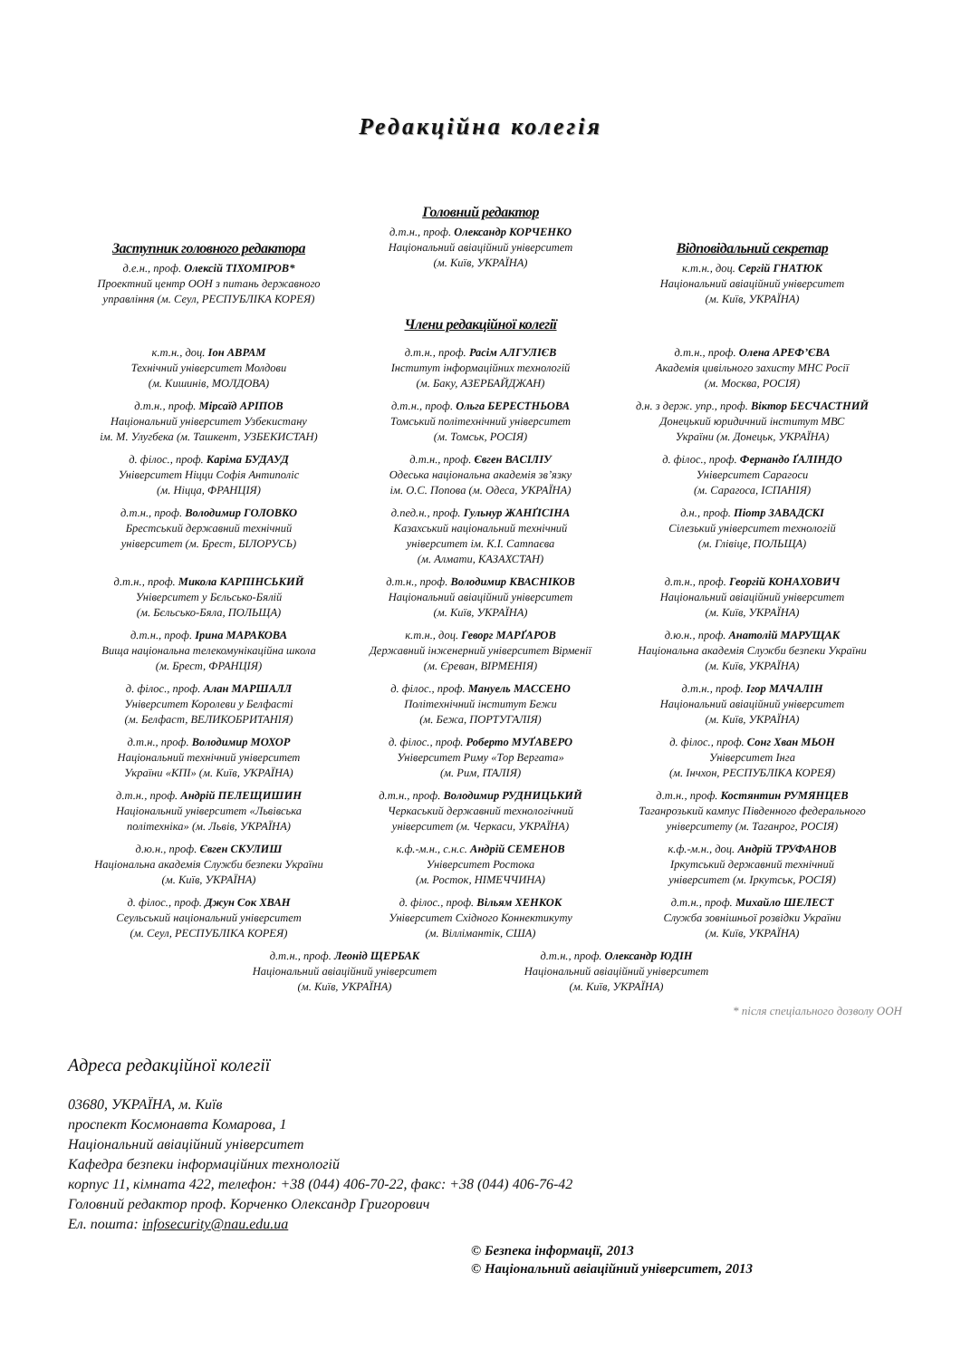Редакційна колегія
Заступник головного редактора
д.е.н., проф. Олексій ТІХОМІРОВ*
Проектний центр ООН з питань державного управління (м. Сеул, РЕСПУБЛІКА КОРЕЯ)
Головний редактор
д.т.н., проф. Олександр КОРЧЕНКО
Національний авіаційний університет
(м. Київ, УКРАЇНА)
Відповідальний секретар
к.т.н., доц. Сергій ГНАТЮК
Національний авіаційний університет
(м. Київ, УКРАЇНА)
Члени редакційної колегії
к.т.н., доц. Іон АВРАМ
Технічний університет Молдови
(м. Кишинів, МОЛДОВА)
д.т.н., проф. Расім АЛГУЛІЄВ
Інститут інформаційних технологій
(м. Баку, АЗЕРБАЙДЖАН)
д.т.н., проф. Олена АРЕФ’ЄВА
Академія цивільного захисту МНС Росії
(м. Москва, РОСІЯ)
д.т.н., проф. Мірсаїд АРІПОВ
Національний університет Узбекистану
ім. М. Улугбека (м. Ташкент, УЗБЕКИСТАН)
д.т.н., проф. Ольга БЕРЕСТНЬОВА
Томський політехнічний університет
(м. Томськ, РОСІЯ)
д.н. з держ. упр., проф. Віктор БЕСЧАСТНИЙ
Донецький юридичний інститут МВС
України (м. Донецьк, УКРАЇНА)
д. філос., проф. Каріма БУДАУД
Університет Ніцци Софія Антиполіс
(м. Ніцца, ФРАНЦІЯ)
д.т.н., проф. Євген ВАСІЛІУ
Одеська національна академія зв’язку
ім. О.С. Попова (м. Одеса, УКРАЇНА)
д. філос., проф. Фернандо ҐАЛІНДО
Університет Сарагоси
(м. Сарагоса, ІСПАНІЯ)
д.т.н., проф. Володимир ГОЛОВКО
Брестський державний технічний
університет (м. Брест, БІЛОРУСЬ)
д.пед.н., проф. Гульнур ЖАНҐІСІНА
Казахський національний технічний
університет ім. К.І. Сатпаєва
(м. Алмати, КАЗАХСТАН)
д.н., проф. Піотр ЗАВАДСКІ
Сілезький університет технологій
(м. Глівіце, ПОЛЬЩА)
д.т.н., проф. Микола КАРПІНСЬКИЙ
Університет у Бєльсько-Бялій
(м. Бєльсько-Бяла, ПОЛЬЩА)
д.т.н., проф. Володимир КВАСНІКОВ
Національний авіаційний університет
(м. Київ, УКРАЇНА)
д.т.н., проф. Георгій КОНАХОВИЧ
Національний авіаційний університет
(м. Київ, УКРАЇНА)
д.т.н., проф. Ірина МАРАКОВА
Вища національна телекомунікаційна школа
(м. Брест, ФРАНЦІЯ)
к.т.н., доц. Геворг МАРҐАРОВ
Державний інженерний університет Вірменії
(м. Єреван, ВІРМЕНІЯ)
д.ю.н., проф. Анатолій МАРУЩАК
Національна академія Служби безпеки України
(м. Київ, УКРАЇНА)
д. філос., проф. Алан МАРШАЛЛ
Університет Королеви у Белфасті
(м. Белфаст, ВЕЛИКОБРИТАНІЯ)
д. філос., проф. Мануель МАССЕНО
Політехнічний інститут Бежи
(м. Бежа, ПОРТУГАЛІЯ)
д.т.н., проф. Ігор МАЧАЛІН
Національний авіаційний університет
(м. Київ, УКРАЇНА)
д.т.н., проф. Володимир МОХОР
Національний технічний університет
України «КПІ» (м. Київ, УКРАЇНА)
д. філос., проф. Роберто МУҐАВЕРО
Університет Риму «Тор Вергата»
(м. Рим, ІТАЛІЯ)
д. філос., проф. Сонг Хван МЬОН
Університет Інга
(м. Інчхон, РЕСПУБЛІКА КОРЕЯ)
д.т.н., проф. Андрій ПЕЛЕЩИШИН
Національний університет «Львівська
політехніка» (м. Львів, УКРАЇНА)
д.т.н., проф. Володимир РУДНИЦЬКИЙ
Черкаський державний технологічний
університет (м. Черкаси, УКРАЇНА)
д.т.н., проф. Костянтин РУМЯНЦЕВ
Таганрозький кампус Південного федерального
університету (м. Таганрог, РОСІЯ)
д.ю.н., проф. Євген СКУЛИШ
Національна академія Служби безпеки України
(м. Київ, УКРАЇНА)
к.ф.-м.н., с.н.с. Андрій СЕМЕНОВ
Університет Ростока
(м. Росток, НІМЕЧЧИНА)
к.ф.-м.н., доц. Андрій ТРУФАНОВ
Іркутський державний технічний
університет (м. Іркутськ, РОСІЯ)
д. філос., проф. Джун Сок ХВАН
Сеульський національний університет
(м. Сеул, РЕСПУБЛІКА КОРЕЯ)
д. філос., проф. Вільям ХЕНКОК
Університет Східного Коннектикуту
(м. Віллімантік, США)
д.т.н., проф. Михайло ШЕЛЕСТ
Служба зовнішньої розвідки України
(м. Київ, УКРАЇНА)
д.т.н., проф. Леонід ЩЕРБАК
Національний авіаційний університет
(м. Київ, УКРАЇНА)
д.т.н., проф. Олександр ЮДІН
Національний авіаційний університет
(м. Київ, УКРАЇНА)
* після спеціального дозволу ООН
Адреса редакційної колегії
03680, УКРАЇНА, м. Київ
проспект Космонавта Комарова, 1
Національний авіаційний університет
Кафедра безпеки інформаційних технологій
корпус 11, кімната 422, телефон: +38 (044) 406-70-22, факс: +38 (044) 406-76-42
Головний редактор проф. Корченко Олександр Григорович
Ел. пошта: infosecurity@nau.edu.ua
© Безпека інформації, 2013
© Національний авіаційний університет, 2013